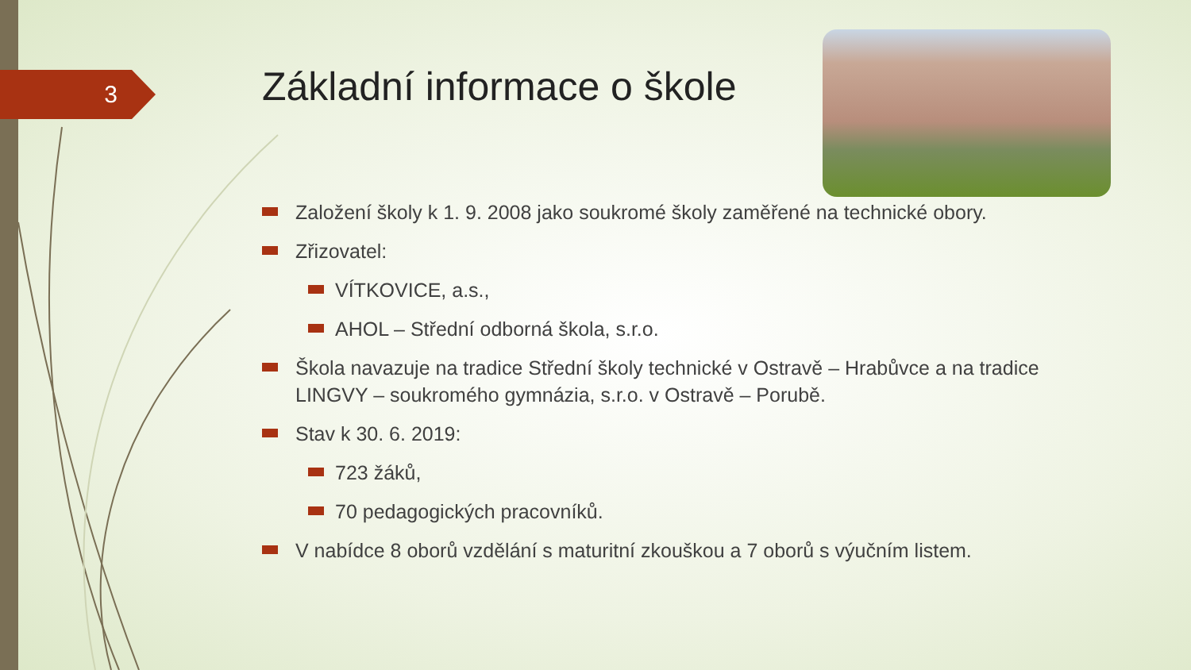3
Základní informace o škole
Založení školy k 1. 9. 2008 jako soukromé školy zaměřené na technické obory.
Zřizovatel:
VÍTKOVICE, a.s.,
AHOL – Střední odborná škola, s.r.o.
Škola navazuje na tradice Střední školy technické v Ostravě – Hrabůvce a na tradice LINGVY – soukromého gymnázia, s.r.o. v Ostravě – Porubě.
Stav k 30. 6. 2019:
723 žáků,
70 pedagogických pracovníků.
V nabídce 8 oborů vzdělání s maturitní zkouškou a 7 oborů s výučním listem.